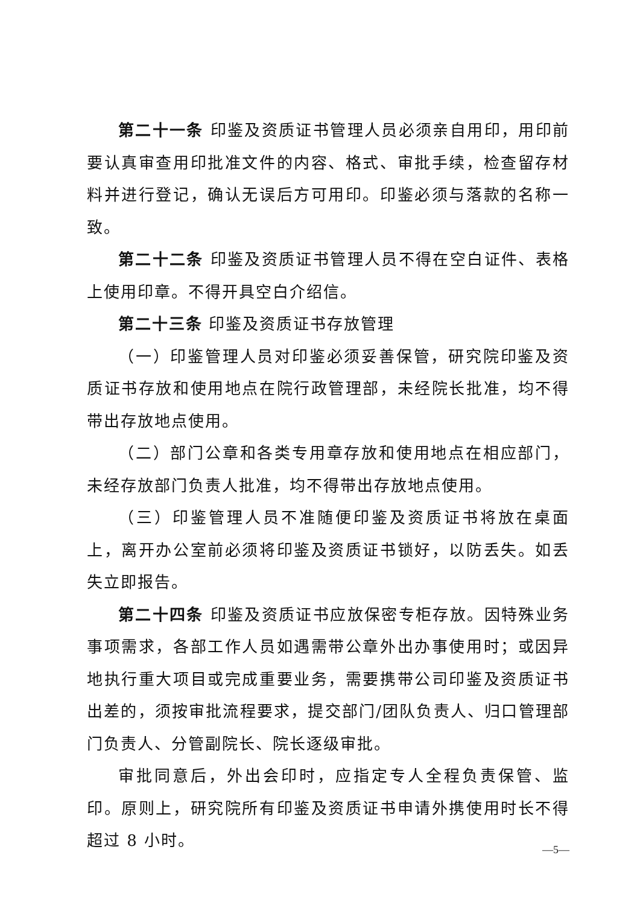第二十一条 印鉴及资质证书管理人员必须亲自用印，用印前要认真审查用印批准文件的内容、格式、审批手续，检查留存材料并进行登记，确认无误后方可用印。印鉴必须与落款的名称一致。
第二十二条 印鉴及资质证书管理人员不得在空白证件、表格上使用印章。不得开具空白介绍信。
第二十三条 印鉴及资质证书存放管理
（一）印鉴管理人员对印鉴必须妥善保管，研究院印鉴及资质证书存放和使用地点在院行政管理部，未经院长批准，均不得带出存放地点使用。
（二）部门公章和各类专用章存放和使用地点在相应部门，未经存放部门负责人批准，均不得带出存放地点使用。
（三）印鉴管理人员不准随便印鉴及资质证书将放在桌面上，离开办公室前必须将印鉴及资质证书锁好，以防丢失。如丢失立即报告。
第二十四条 印鉴及资质证书应放保密专柜存放。因特殊业务事项需求，各部工作人员如遇需带公章外出办事使用时；或因异地执行重大项目或完成重要业务，需要携带公司印鉴及资质证书出差的，须按审批流程要求，提交部门/团队负责人、归口管理部门负责人、分管副院长、院长逐级审批。
审批同意后，外出会印时，应指定专人全程负责保管、监印。原则上，研究院所有印鉴及资质证书申请外携使用时长不得超过 8 小时。
—5—